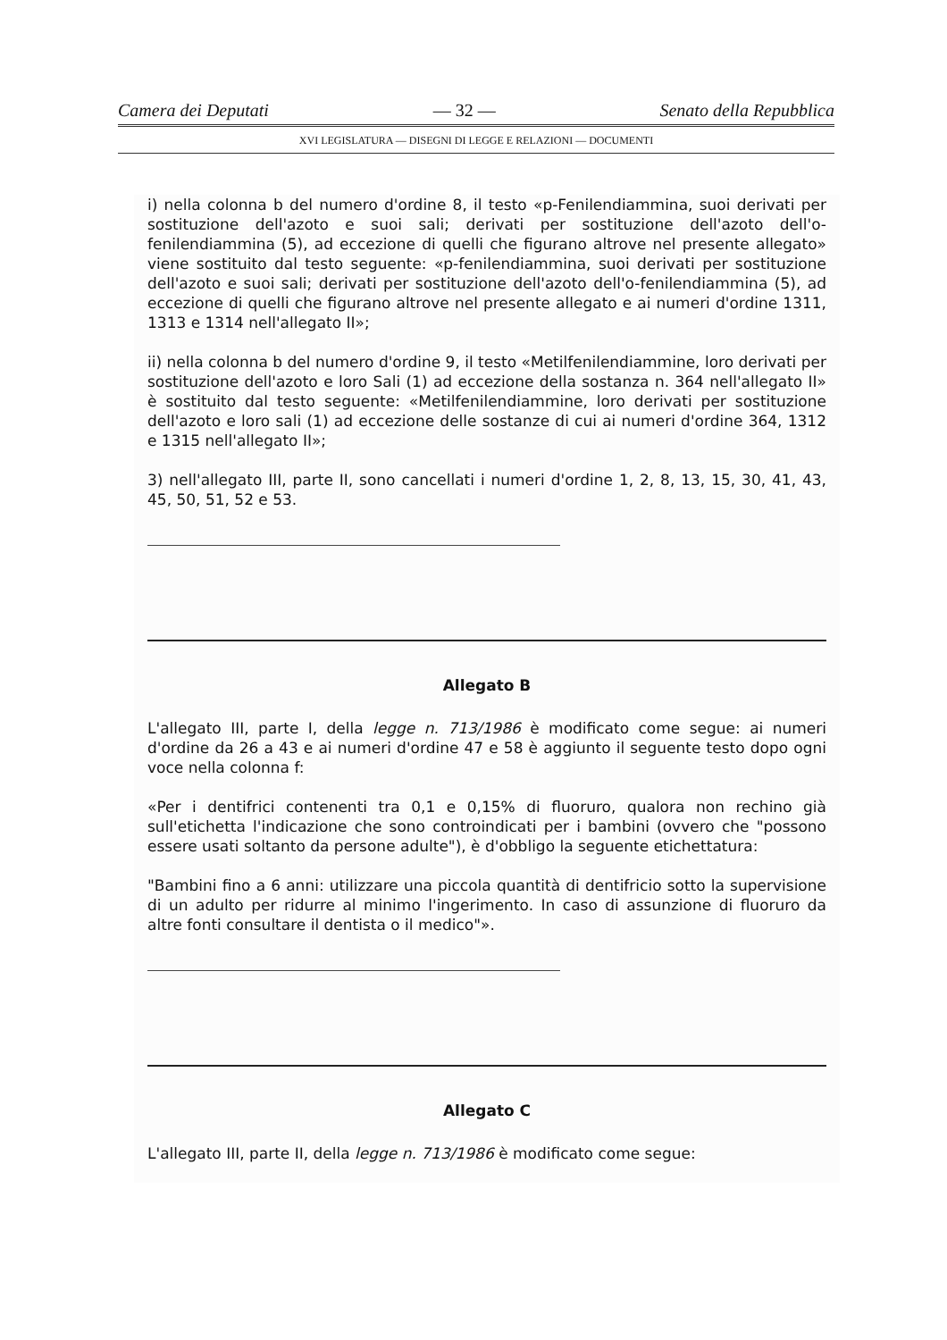Camera dei Deputati — 32 — Senato della Repubblica
XVI LEGISLATURA — DISEGNI DI LEGGE E RELAZIONI — DOCUMENTI
i) nella colonna b del numero d'ordine 8, il testo «p-Fenilendiammina, suoi derivati per sostituzione dell'azoto e suoi sali; derivati per sostituzione dell'azoto dell'o-fenilendiammina (5), ad eccezione di quelli che figurano altrove nel presente allegato» viene sostituito dal testo seguente: «p-fenilendiammina, suoi derivati per sostituzione dell'azoto e suoi sali; derivati per sostituzione dell'azoto dell'o-fenilendiammina (5), ad eccezione di quelli che figurano altrove nel presente allegato e ai numeri d'ordine 1311, 1313 e 1314 nell'allegato II»;
ii) nella colonna b del numero d'ordine 9, il testo «Metilfenilendiammine, loro derivati per sostituzione dell'azoto e loro Sali (1) ad eccezione della sostanza n. 364 nell'allegato II» è sostituito dal testo seguente: «Metilfenilendiammine, loro derivati per sostituzione dell'azoto e loro sali (1) ad eccezione delle sostanze di cui ai numeri d'ordine 364, 1312 e 1315 nell'allegato II»;
3) nell'allegato III, parte II, sono cancellati i numeri d'ordine 1, 2, 8, 13, 15, 30, 41, 43, 45, 50, 51, 52 e 53.
Allegato B
L'allegato III, parte I, della legge n. 713/1986 è modificato come segue: ai numeri d'ordine da 26 a 43 e ai numeri d'ordine 47 e 58 è aggiunto il seguente testo dopo ogni voce nella colonna f:
«Per i dentifrici contenenti tra 0,1 e 0,15% di fluoruro, qualora non rechino già sull'etichetta l'indicazione che sono controindicati per i bambini (ovvero che "possono essere usati soltanto da persone adulte"), è d'obbligo la seguente etichettatura:
"Bambini fino a 6 anni: utilizzare una piccola quantità di dentifricio sotto la supervisione di un adulto per ridurre al minimo l'ingerimento. In caso di assunzione di fluoruro da altre fonti consultare il dentista o il medico"».
Allegato C
L'allegato III, parte II, della legge n. 713/1986 è modificato come segue: